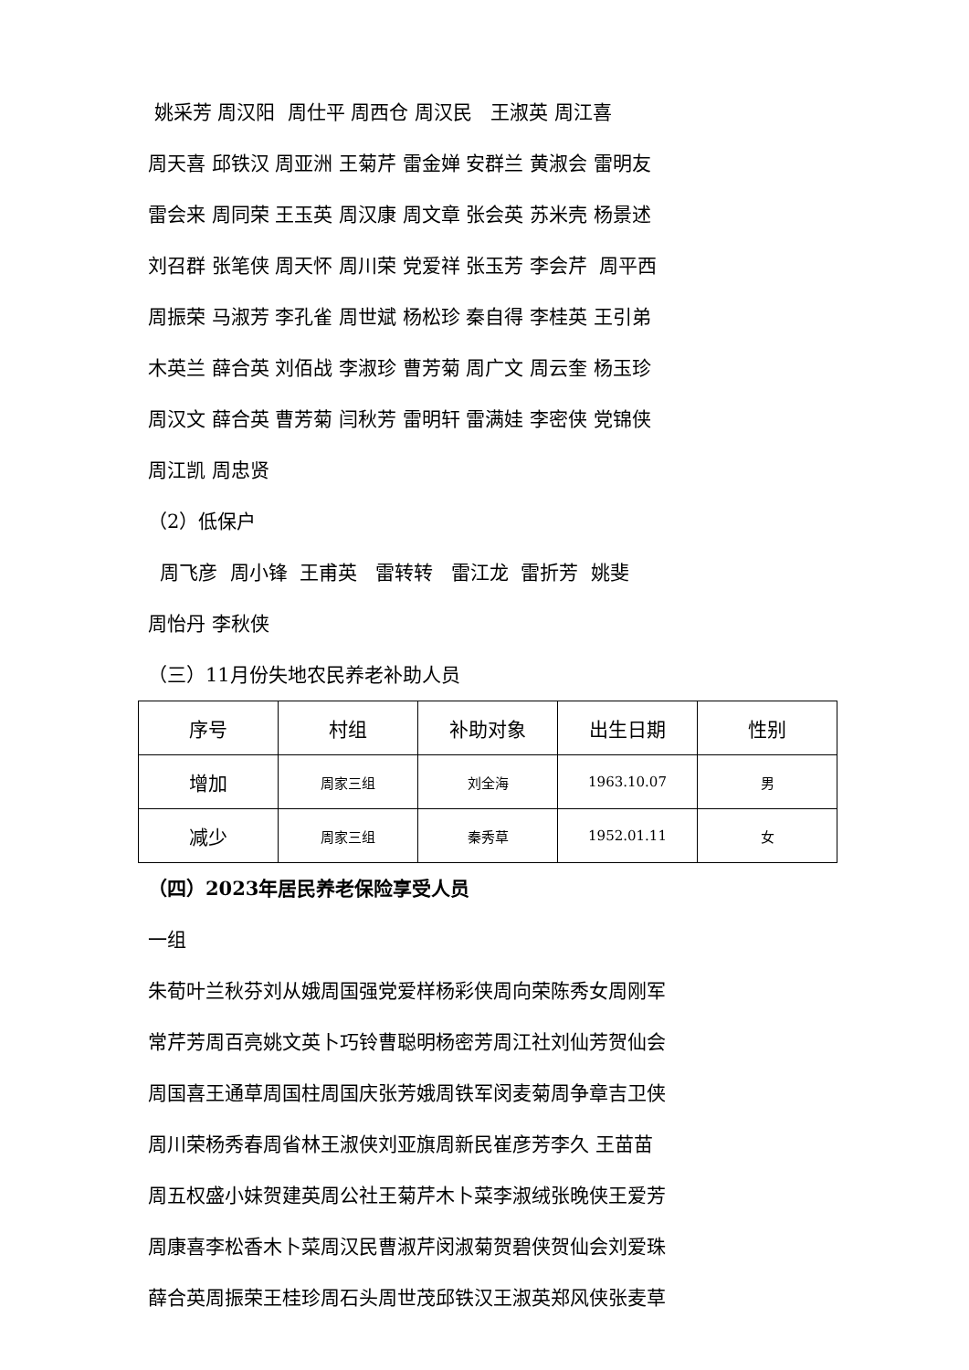姚采芳 周汉阳 周仕平 周西仓 周汉民 王淑英 周江喜
周天喜 邱铁汉 周亚洲 王菊芹 雷金婵 安群兰 黄淑会 雷明友
雷会来 周同荣 王玉英 周汉康 周文章 张会英 苏米壳 杨景述
刘召群 张笔侠 周天怀 周川荣 党爱祥 张玉芳 李会芹 周平西
周振荣 马淑芳 李孔雀 周世斌 杨松珍 秦自得 李桂英 王引弟
木英兰 薛合英 刘佰战 李淑珍 曹芳菊 周广文 周云奎 杨玉珍
周汉文 薛合英 曹芳菊 闫秋芳 雷明轩 雷满娃 李密侠 党锦侠
周江凯 周忠贤
（2）低保户
周飞彦 周小锋 王甫英 雷转转 雷江龙 雷折芳 姚斐
周怡丹 李秋侠
（三）11月份失地农民养老补助人员
| 序号 | 村组 | 补助对象 | 出生日期 | 性别 |
| 增加 | 周家三组 | 刘全海 | 1963.10.07 | 男 |
| 减少 | 周家三组 | 秦秀草 | 1952.01.11 | 女 |
（四）2023年居民养老保险享受人员
一组
朱荀叶兰秋芬刘从娥周国强党爱样杨彩侠周向荣陈秀女周刚军
常芹芳周百亮姚文英卜巧铃曹聪明杨密芳周江社刘仙芳贺仙会
周国喜王通草周国柱周国庆张芳娥周铁军闵麦菊周争章吉卫侠
周川荣杨秀春周省林王淑侠刘亚旗周新民崔彦芳李久 王苗苗
周五权盛小妹贺建英周公社王菊芹木卜菜李淑绒张晚侠王爱芳
周康喜李松香木卜菜周汉民曹淑芹闵淑菊贺碧侠贺仙会刘爱珠
薛合英周振荣王桂珍周石头周世茂邱铁汉王淑英郑风侠张麦草